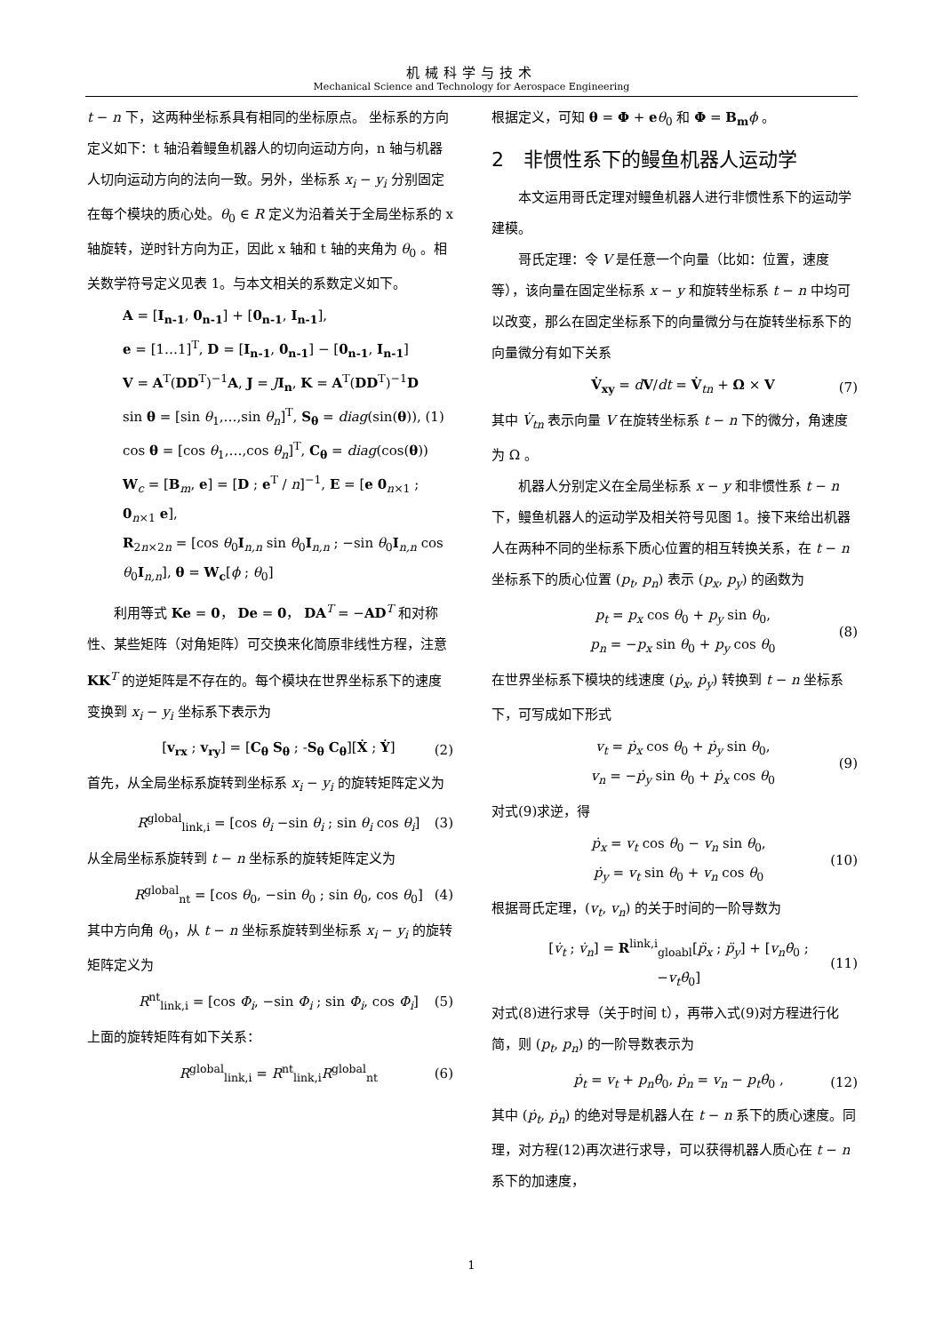机械科学与技术
Mechanical Science and Technology for Aerospace Engineering
t − n 下，这两种坐标系具有相同的坐标原点。 坐标系的方向定义如下：t 轴沿着鳗鱼机器人的切向运动方向，n 轴与机器人切向运动方向的法向一致。另外，坐标系 x<sub>i</sub> − y<sub>i</sub> 分别固定在每个模块的质心处。θ<sub>0</sub> ∈ R 定义为沿着关于全局坐标系的 x 轴旋转，逆时针方向为正，因此 x 轴和 t 轴的夹角为 θ<sub>0</sub> 。相关数学符号定义见表 1。与本文相关的系数定义如下。
A = [I<sub>n-1</sub>, 0<sub>n-1</sub>] + [0<sub>n-1</sub>, I<sub>n-1</sub>],
e = [1…1]<sup>T</sup>, D = [I<sub>n-1</sub>, 0<sub>n-1</sub>] − [0<sub>n-1</sub>, I<sub>n-1</sub>]
V = A<sup>T</sup>(DD<sup>T</sup>)<sup>−1</sup>A, J = JI<sub>n</sub>, K = A<sup>T</sup>(DD<sup>T</sup>)<sup>−1</sup>D
sin θ = [sin θ<sub>1</sub>,…,sin θ<sub>n</sub>]<sup>T</sup>, S<sub>θ</sub> = diag(sin(θ)), (1)
cos θ = [cos θ<sub>1</sub>,…,cos θ<sub>n</sub>]<sup>T</sup>, C<sub>θ</sub> = diag(cos(θ))
W<sub>c</sub> = [B<sub>m</sub>, e] = [D ; e<sup>T</sup> / n]<sup>−1</sup>, E = [e 0<sub>n×1</sub> ; 0<sub>n×1</sub> e],
R<sub>2n×2n</sub> = [cos θ<sub>0</sub>I<sub>n,n</sub> sin θ<sub>0</sub>I<sub>n,n</sub> ; −sin θ<sub>0</sub>I<sub>n,n</sub> cos θ<sub>0</sub>I<sub>n,n</sub>], θ = W<sub>c</sub>[ϕ ; θ<sub>0</sub>]
利用等式 Ke = 0， De = 0， DA<sup>T</sup> = −AD<sup>T</sup> 和对称性、某些矩阵（对角矩阵）可交换来化简原非线性方程，注意 KK<sup>T</sup> 的逆矩阵是不存在的。每个模块在世界坐标系下的速度变换到 x<sub>i</sub> − y<sub>i</sub> 坐标系下表示为
[v<sub>rx</sub> ; v<sub>ry</sub>] = [C<sub>θ</sub> S<sub>θ</sub> ; -S<sub>θ</sub> C<sub>θ</sub>][Ẋ ; Ẏ]
(2)
首先，从全局坐标系旋转到坐标系 x<sub>i</sub> − y<sub>i</sub> 的旋转矩阵定义为
R<sup>global</sup><sub>link,i</sub> = [cos θ<sub>i</sub> −sin θ<sub>i</sub> ; sin θ<sub>i</sub> cos θ<sub>i</sub>]
(3)
从全局坐标系旋转到 t − n 坐标系的旋转矩阵定义为
R<sup>global</sup><sub>nt</sub> = [cos θ<sub>0</sub>, −sin θ<sub>0</sub> ; sin θ<sub>0</sub>, cos θ<sub>0</sub>]
(4)
其中方向角 θ<sub>0</sub>，从 t − n 坐标系旋转到坐标系 x<sub>i</sub> − y<sub>i</sub> 的旋转矩阵定义为
R<sup>nt</sup><sub>link,i</sub> = [cos Φ<sub>i</sub>, −sin Φ<sub>i</sub> ; sin Φ<sub>i</sub>, cos Φ<sub>i</sub>]
(5)
上面的旋转矩阵有如下关系：
R<sup>global</sup><sub>link,i</sub> = R<sup>nt</sup><sub>link,i</sub>R<sup>global</sup><sub>nt</sub>
(6)
根据定义，可知 θ = Φ + eθ<sub>0</sub> 和 Φ = B<sub>m</sub> ϕ 。
2　非惯性系下的鳗鱼机器人运动学
本文运用哥氏定理对鳗鱼机器人进行非惯性系下的运动学建模。
哥氏定理：令 V 是任意一个向量（比如：位置，速度等），该向量在固定坐标系 x − y 和旋转坐标系 t − n 中均可以改变，那么在固定坐标系下的向量微分与在旋转坐标系下的向量微分有如下关系
V̇<sub>xy</sub> = dV/dt = V̇<sub>tn</sub> + Ω × V (7)
其中 V̇<sub>tn</sub> 表示向量 V 在旋转坐标系 t − n 下的微分，角速度为 Ω 。
机器人分别定义在全局坐标系 x − y 和非惯性系 t − n 下，鳗鱼机器人的运动学及相关符号见图 1。接下来给出机器人在两种不同的坐标系下质心位置的相互转换关系，在 t − n 坐标系下的质心位置 (p<sub>t</sub>, p<sub>n</sub>) 表示 (p<sub>x</sub>, p<sub>y</sub>) 的函数为
p<sub>t</sub> = p<sub>x</sub> cos θ<sub>0</sub> + p<sub>y</sub> sin θ<sub>0</sub>,
p<sub>n</sub> = −p<sub>x</sub> sin θ<sub>0</sub> + p<sub>y</sub> cos θ<sub>0</sub>
(8)
在世界坐标系下模块的线速度 (ṗ<sub>x</sub>, ṗ<sub>y</sub>) 转换到 t − n 坐标系下，可写成如下形式
v<sub>t</sub> = ṗ<sub>x</sub> cos θ<sub>0</sub> + ṗ<sub>y</sub> sin θ<sub>0</sub>,
v<sub>n</sub> = −ṗ<sub>y</sub> sin θ<sub>0</sub> + ṗ<sub>x</sub> cos θ<sub>0</sub>
(9)
对式(9)求逆，得
ṗ<sub>x</sub> = v<sub>t</sub> cos θ<sub>0</sub> − v<sub>n</sub> sin θ<sub>0</sub>,
ṗ<sub>y</sub> = v<sub>t</sub> sin θ<sub>0</sub> + v<sub>n</sub> cos θ<sub>0</sub>
(10)
根据哥氏定理，(v<sub>t</sub>, v<sub>n</sub>) 的关于时间的一阶导数为
[v̇<sub>t</sub> ; v̇<sub>n</sub>] = R<sup>link,i</sup><sub>gloabl</sub>[p̈<sub>x</sub> ; p̈<sub>y</sub>] + [v<sub>n</sub>θ̇<sub>0</sub> ; −v<sub>t</sub>θ̇<sub>0</sub>]
(11)
对式(8)进行求导（关于时间 t），再带入式(9)对方程进行化简，则 (p<sub>t</sub>, p<sub>n</sub>) 的一阶导数表示为
ṗ<sub>t</sub> = v<sub>t</sub> + p<sub>n</sub>θ̇<sub>0</sub>, ṗ<sub>n</sub> = v<sub>n</sub> − p<sub>t</sub>θ̇<sub>0</sub> ,
(12)
其中 (ṗ<sub>t</sub>, ṗ<sub>n</sub>) 的绝对导是机器人在 t − n 系下的质心速度。同理，对方程(12)再次进行求导，可以获得机器人质心在 t − n 系下的加速度，
1